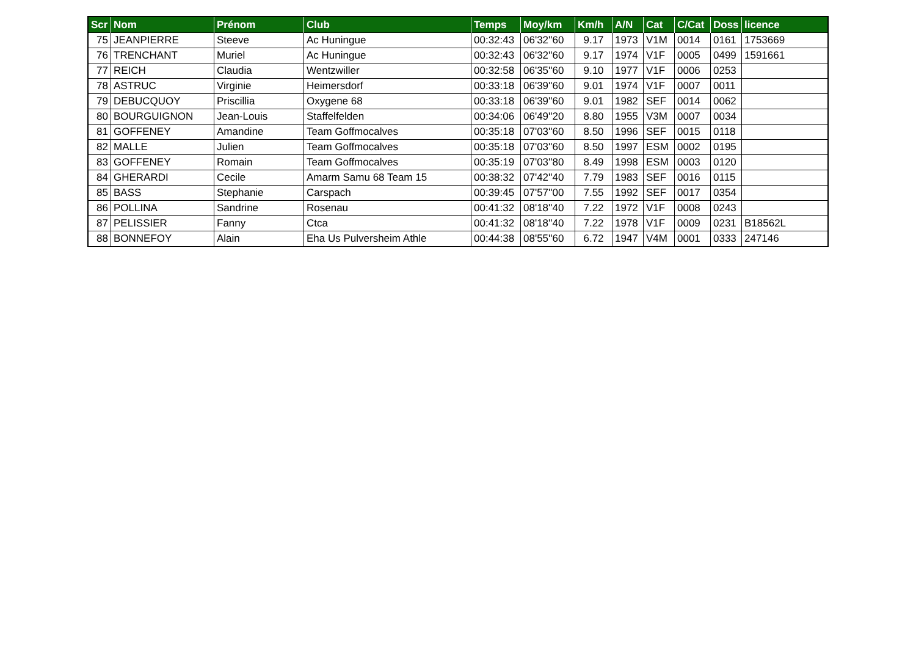| Scr | Nom | Prénom | Club | Temps | Moy/km | Km/h | A/N | Cat | C/Cat | Doss | licence |
| --- | --- | --- | --- | --- | --- | --- | --- | --- | --- | --- | --- |
| 75 | JEANPIERRE | Steeve | Ac Huningue | 00:32:43 | 06'32''60 | 9.17 | 1973 | V1M | 0014 | 0161 | 1753669 |
| 76 | TRENCHANT | Muriel | Ac Huningue | 00:32:43 | 06'32''60 | 9.17 | 1974 | V1F | 0005 | 0499 | 1591661 |
| 77 | REICH | Claudia | Wentzwiller | 00:32:58 | 06'35''60 | 9.10 | 1977 | V1F | 0006 | 0253 | |
| 78 | ASTRUC | Virginie | Heimersdorf | 00:33:18 | 06'39''60 | 9.01 | 1974 | V1F | 0007 | 0011 | |
| 79 | DEBUCQUOY | Priscillia | Oxygene 68 | 00:33:18 | 06'39''60 | 9.01 | 1982 | SEF | 0014 | 0062 | |
| 80 | BOURGUIGNON | Jean-Louis | Staffelfelden | 00:34:06 | 06'49''20 | 8.80 | 1955 | V3M | 0007 | 0034 | |
| 81 | GOFFENEY | Amandine | Team Goffmocalves | 00:35:18 | 07'03''60 | 8.50 | 1996 | SEF | 0015 | 0118 | |
| 82 | MALLE | Julien | Team Goffmocalves | 00:35:18 | 07'03''60 | 8.50 | 1997 | ESM | 0002 | 0195 | |
| 83 | GOFFENEY | Romain | Team Goffmocalves | 00:35:19 | 07'03''80 | 8.49 | 1998 | ESM | 0003 | 0120 | |
| 84 | GHERARDI | Cecile | Amarm Samu 68 Team 15 | 00:38:32 | 07'42''40 | 7.79 | 1983 | SEF | 0016 | 0115 | |
| 85 | BASS | Stephanie | Carspach | 00:39:45 | 07'57''00 | 7.55 | 1992 | SEF | 0017 | 0354 | |
| 86 | POLLINA | Sandrine | Rosenau | 00:41:32 | 08'18''40 | 7.22 | 1972 | V1F | 0008 | 0243 | |
| 87 | PELISSIER | Fanny | Ctca | 00:41:32 | 08'18''40 | 7.22 | 1978 | V1F | 0009 | 0231 | B18562L |
| 88 | BONNEFOY | Alain | Eha Us Pulversheim Athle | 00:44:38 | 08'55''60 | 6.72 | 1947 | V4M | 0001 | 0333 | 247146 |